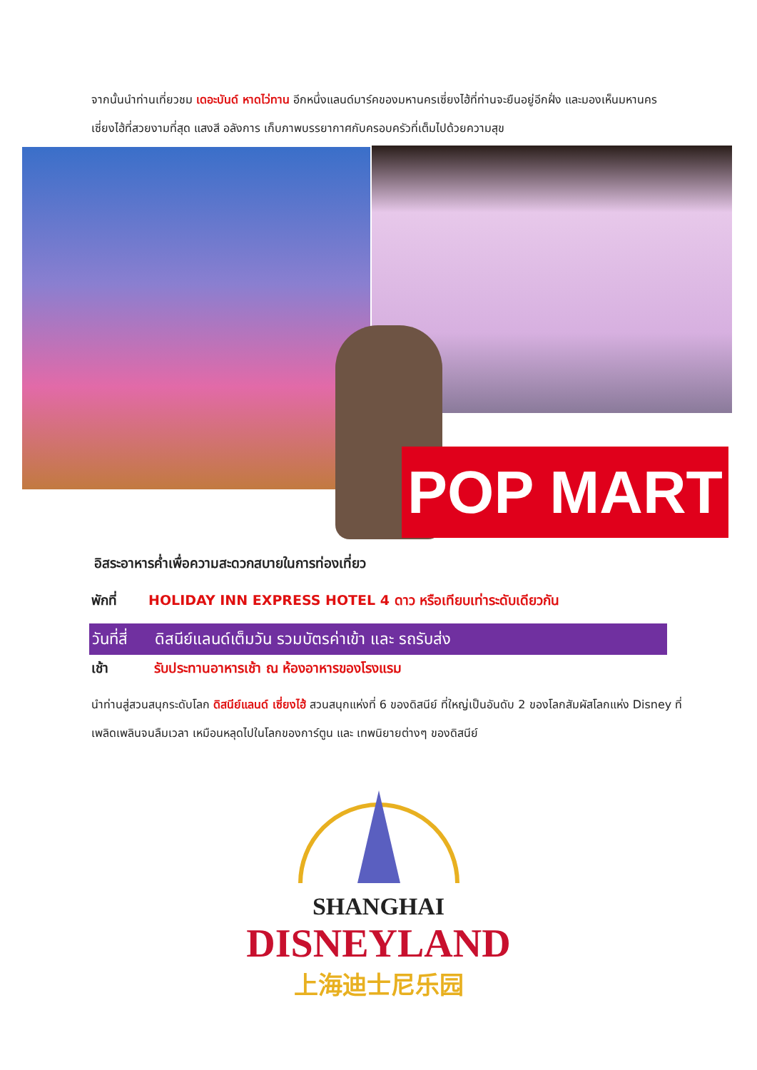จากนั้นนำท่านเที่ยวชม เดอะบันด์ หาดไว่ทาน อีกหนึ่งแลนด์มาร์คของมหานครเซี่ยงไฮ้ที่ท่านจะยืนอยู่อีกฝั่ง และมองเห็นมหานครเซี่ยงไฮ้ที่สวยงามที่สุด แสงสี อลังการ เก็บภาพบรรยากาศกับครอบครัวที่เต็มไปด้วยความสุข
POP MART
อิสระอาหารค่ำเพื่อความสะดวกสบายในการท่องเที่ยว
พักที่ HOLIDAY INN EXPRESS HOTEL 4 ดาว หรือเทียบเท่าระดับเดียวกัน
วันที่สี่ ดิสนีย์แลนด์เต็มวัน รวมบัตรค่าเข้า และ รถรับส่ง
เช้า รับประทานอาหารเช้า ณ ห้องอาหารของโรงแรม
นำท่านสู่สวนสนุกระดับโลก ดิสนีย์แลนด์ เซี่ยงไฮ้ สวนสนุกแห่งที่ 6 ของดิสนีย์ ที่ใหญ่เป็นอันดับ 2 ของโลกสัมผัสโลกแห่ง Disney ที่เพลิดเพลินจนลืมเวลา เหมือนหลุดไปในโลกของการ์ตูน และ เทพนิยายต่างๆ ของดิสนีย์
SHANGHAI
DISNEYLAND
上海迪士尼乐园